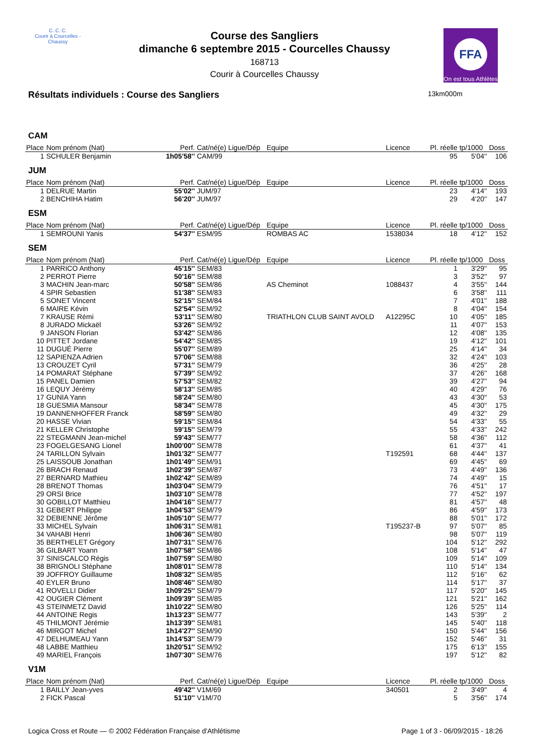C. C. C.
Courir à Courcelles - Chaussy
Course des Sangliers
dimanche 6 septembre 2015 - Courcelles Chaussy
168713
Courir à Courcelles Chaussy
FFA
On est tous Athlètes
Résultats individuels : Course des Sangliers
13km000m
| CAM | | | | | | | | |
| Place | Nom prénom (Nat) | Perf. | Cat/né(e) Ligue/Dép | Equipe | Licence | Pl. réelle | tp/1000 | Doss |
| 1 | SCHULER Benjamin | 1h05'58'' | CAM/99 | | | 95 | 5'04'' | 106 |
| JUM | | | | | | | | |
| Place | Nom prénom (Nat) | Perf. | Cat/né(e) Ligue/Dép | Equipe | Licence | Pl. réelle | tp/1000 | Doss |
| 1 | DELRUE Martin | 55'02'' | JUM/97 | | | 23 | 4'14'' | 193 |
| 2 | BENCHIHA Hatim | 56'20'' | JUM/97 | | | 29 | 4'20'' | 147 |
| ESM | | | | | | | | |
| Place | Nom prénom (Nat) | Perf. | Cat/né(e) Ligue/Dép | Equipe | Licence | Pl. réelle | tp/1000 | Doss |
| 1 | SEMROUNI Yanis | 54'37'' | ESM/95 | ROMBAS AC | 1538034 | 18 | 4'12'' | 152 |
| SEM | | | | | | | | |
| Place | Nom prénom (Nat) | Perf. | Cat/né(e) Ligue/Dép | Equipe | Licence | Pl. réelle | tp/1000 | Doss |
| 1 | PARRICO Anthony | 45'15'' | SEM/83 | | | 1 | 3'29'' | 95 |
| 2 | PERROT Pierre | 50'16'' | SEM/88 | | | 3 | 3'52'' | 97 |
| 3 | MACHIN Jean-marc | 50'58'' | SEM/86 | AS Cheminot | 1088437 | 4 | 3'55'' | 144 |
| 4 | SPIR Sebastien | 51'38'' | SEM/83 | | | 6 | 3'58'' | 111 |
| 5 | SONET Vincent | 52'15'' | SEM/84 | | | 7 | 4'01'' | 188 |
| 6 | MAIRE Kévin | 52'54'' | SEM/92 | | | 8 | 4'04'' | 154 |
| 7 | KRAUSE Rémi | 53'11'' | SEM/80 | TRIATHLON CLUB SAINT AVOLD | A12295C | 10 | 4'05'' | 185 |
| 8 | JURADO Mickaël | 53'26'' | SEM/92 | | | 11 | 4'07'' | 153 |
| 9 | JANSON Florian | 53'42'' | SEM/86 | | | 12 | 4'08'' | 135 |
| 10 | PITTET Jordane | 54'42'' | SEM/85 | | | 19 | 4'12'' | 101 |
| 11 | DUGUÉ Pierre | 55'07'' | SEM/89 | | | 25 | 4'14'' | 34 |
| 12 | SAPIENZA Adrien | 57'06'' | SEM/88 | | | 32 | 4'24'' | 103 |
| 13 | CROUZET Cyril | 57'31'' | SEM/79 | | | 36 | 4'25'' | 28 |
| 14 | POMARAT Stéphane | 57'39'' | SEM/92 | | | 37 | 4'26'' | 168 |
| 15 | PANEL Damien | 57'53'' | SEM/82 | | | 39 | 4'27'' | 94 |
| 16 | LEQUY Jérémy | 58'13'' | SEM/85 | | | 40 | 4'29'' | 76 |
| 17 | GUNIA Yann | 58'24'' | SEM/80 | | | 43 | 4'30'' | 53 |
| 18 | GUESMIA Mansour | 58'34'' | SEM/78 | | | 45 | 4'30'' | 175 |
| 19 | DANNENHOFFER Franck | 58'59'' | SEM/80 | | | 49 | 4'32'' | 29 |
| 20 | HASSE Vivian | 59'15'' | SEM/84 | | | 54 | 4'33'' | 55 |
| 21 | KELLER Christophe | 59'15'' | SEM/79 | | | 55 | 4'33'' | 242 |
| 22 | STEGMANN Jean-michel | 59'43'' | SEM/77 | | | 58 | 4'36'' | 112 |
| 23 | FOGELGESANG Lionel | 1h00'00'' | SEM/78 | | | 61 | 4'37'' | 41 |
| 24 | TARILLON Sylvain | 1h01'32'' | SEM/77 | | T192591 | 68 | 4'44'' | 137 |
| 25 | LAISSOUB Jonathan | 1h01'49'' | SEM/91 | | | 69 | 4'45'' | 69 |
| 26 | BRACH Renaud | 1h02'39'' | SEM/87 | | | 73 | 4'49'' | 136 |
| 27 | BERNARD Mathieu | 1h02'42'' | SEM/89 | | | 74 | 4'49'' | 15 |
| 28 | BRENOT Thomas | 1h03'04'' | SEM/79 | | | 76 | 4'51'' | 17 |
| 29 | ORSI Brice | 1h03'10'' | SEM/78 | | | 77 | 4'52'' | 197 |
| 30 | GOBILLOT Matthieu | 1h04'16'' | SEM/77 | | | 81 | 4'57'' | 48 |
| 31 | GEBERT Philippe | 1h04'53'' | SEM/79 | | | 86 | 4'59'' | 173 |
| 32 | DEBIENNE Jérôme | 1h05'10'' | SEM/77 | | | 88 | 5'01'' | 172 |
| 33 | MICHEL Sylvain | 1h06'31'' | SEM/81 | | T195237-B | 97 | 5'07'' | 85 |
| 34 | VAHABI Henri | 1h06'36'' | SEM/80 | | | 98 | 5'07'' | 119 |
| 35 | BERTHELET Grégory | 1h07'31'' | SEM/76 | | | 104 | 5'12'' | 292 |
| 36 | GILBART Yoann | 1h07'58'' | SEM/86 | | | 108 | 5'14'' | 47 |
| 37 | SINISCALCO Régis | 1h07'59'' | SEM/80 | | | 109 | 5'14'' | 109 |
| 38 | BRIGNOLI Stéphane | 1h08'01'' | SEM/78 | | | 110 | 5'14'' | 134 |
| 39 | JOFFROY Guillaume | 1h08'32'' | SEM/85 | | | 112 | 5'16'' | 62 |
| 40 | EYLER Bruno | 1h08'46'' | SEM/80 | | | 114 | 5'17'' | 37 |
| 41 | ROVELLI Didier | 1h09'25'' | SEM/79 | | | 117 | 5'20'' | 145 |
| 42 | OUGIER Clément | 1h09'39'' | SEM/85 | | | 121 | 5'21'' | 162 |
| 43 | STEINMETZ David | 1h10'22'' | SEM/80 | | | 126 | 5'25'' | 114 |
| 44 | ANTOINE Regis | 1h13'23'' | SEM/77 | | | 143 | 5'39'' | 2 |
| 45 | THILMONT Jérémie | 1h13'39'' | SEM/81 | | | 145 | 5'40'' | 118 |
| 46 | MIRGOT Michel | 1h14'27'' | SEM/90 | | | 150 | 5'44'' | 156 |
| 47 | DELHUMEAU Yann | 1h14'53'' | SEM/79 | | | 152 | 5'46'' | 31 |
| 48 | LABBE Matthieu | 1h20'51'' | SEM/92 | | | 175 | 6'13'' | 155 |
| 49 | MARIEL François | 1h07'30'' | SEM/76 | | | 197 | 5'12'' | 82 |
| V1M | | | | | | | | |
| Place | Nom prénom (Nat) | Perf. | Cat/né(e) Ligue/Dép | Equipe | Licence | Pl. réelle | tp/1000 | Doss |
| 1 | BAILLY Jean-yves | 49'42'' | V1M/69 | | 340501 | 2 | 3'49'' | 4 |
| 2 | FICK Pascal | 51'10'' | V1M/70 | | | 5 | 3'56'' | 174 |
Logica Cross et Route — © 2002 Fédération Française d'Athlétisme Page 1 of 3 - 06/09/2015 - 18:26